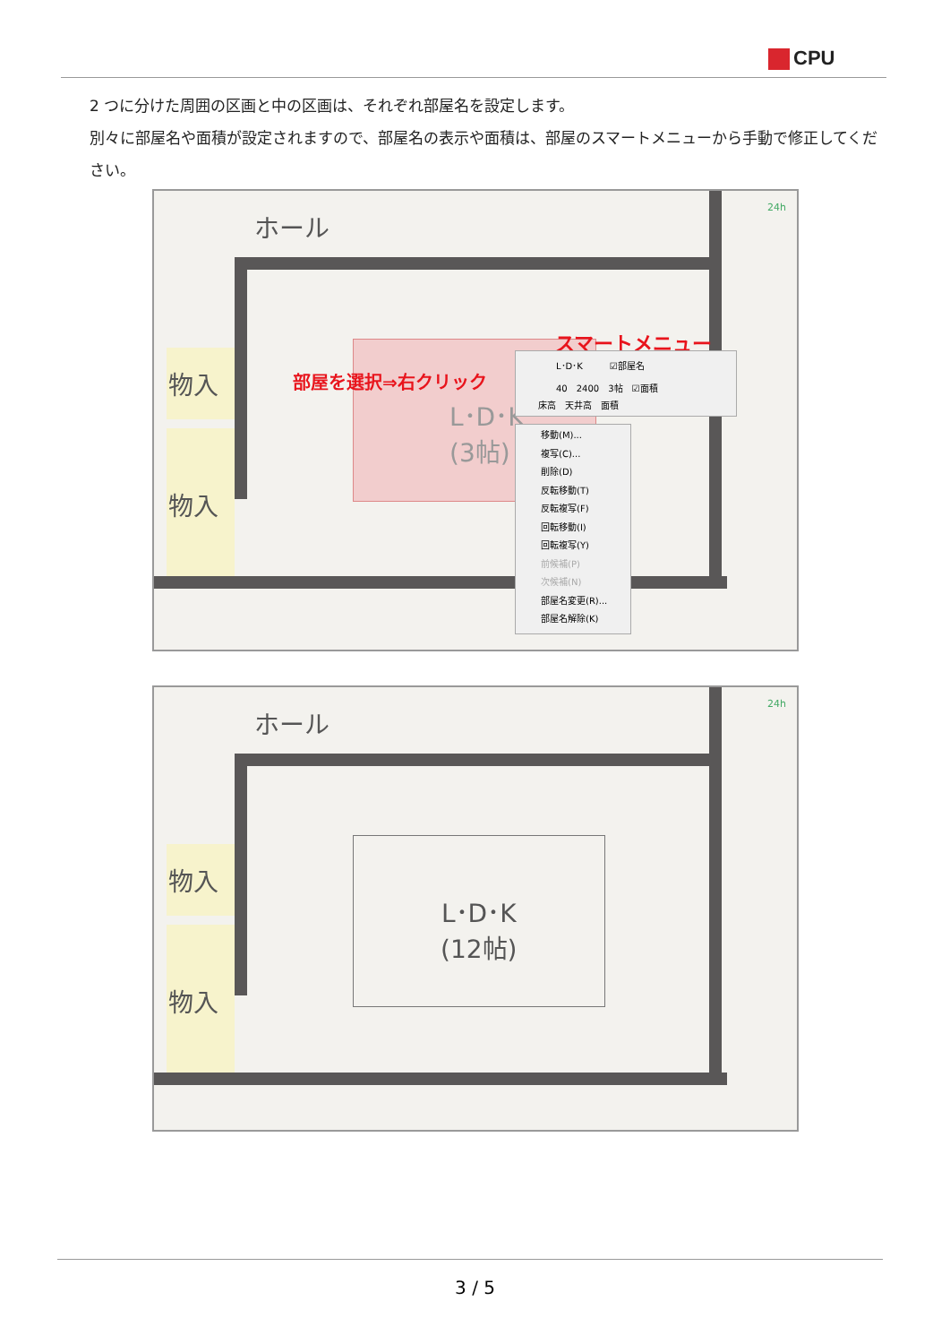CPU
2 つに分けた周囲の区画と中の区画は、それぞれ部屋名を設定します。
別々に部屋名や面積が設定されますので、部屋名の表示や面積は、部屋のスマートメニューから手動で修正してください。
ホール
物入
物入
L･D･K
(3帖)
部屋を選択⇒右クリック
スマートメニュー
L･D･K　　　☑部屋名
40　2400　3帖　☑面積
床高　天井高　面積
移動(M)...
複写(C)...
削除(D)
反転移動(T)
反転複写(F)
回転移動(I)
回転複写(Y)
前候補(P)
次候補(N)
部屋名変更(R)...
部屋名解除(K)
24h
ホール
物入
物入
L･D･K
(12帖)
24h
3 / 5